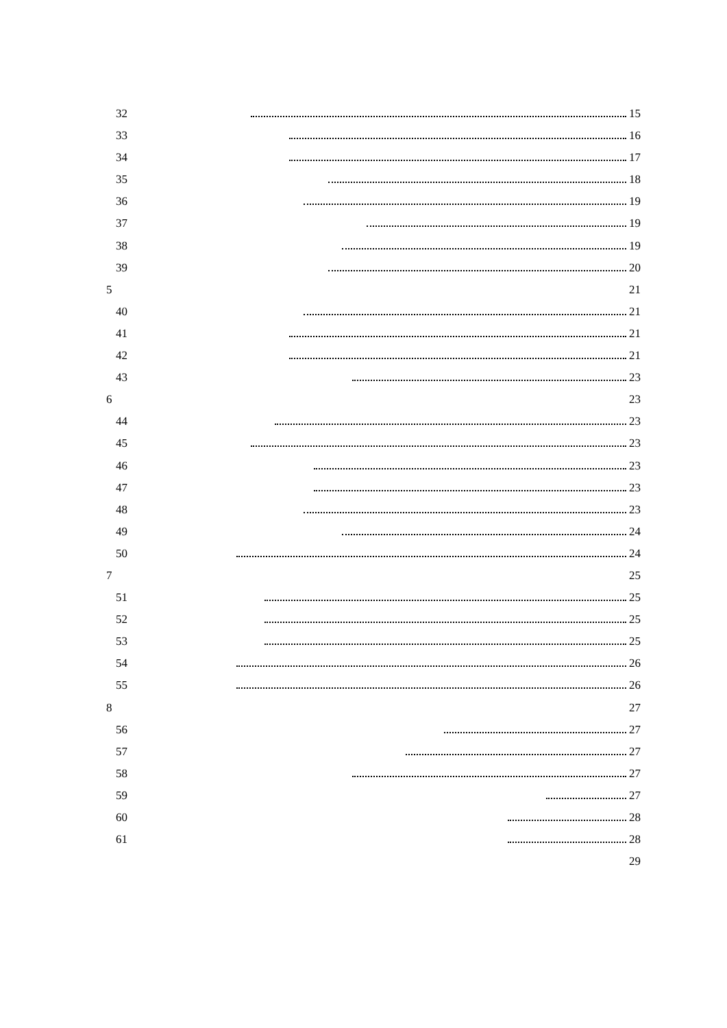32 15
33 16
34 17
35 18
36 19
37 19
38 19
39 20
5 21
40 21
41 21
42 21
43 23
6 23
44 23
45 23
46 23
47 23
48 23
49 24
50 24
7 25
51 25
52 25
53 25
54 26
55 26
8 27
56 27
57 27
58 27
59 27
60 28
61 28
29